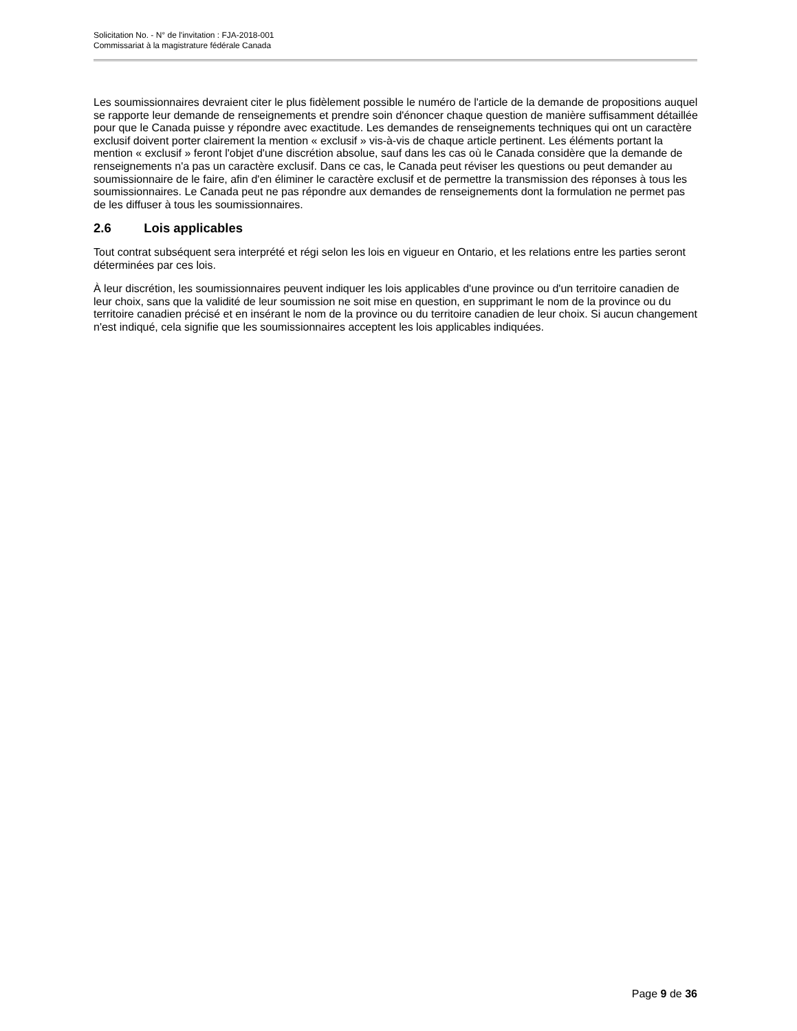Solicitation No. - N° de l'invitation : FJA-2018-001
Commissariat à la magistrature fédérale Canada
Les soumissionnaires devraient citer le plus fidèlement possible le numéro de l'article de la demande de propositions auquel se rapporte leur demande de renseignements et prendre soin d'énoncer chaque question de manière suffisamment détaillée pour que le Canada puisse y répondre avec exactitude. Les demandes de renseignements techniques qui ont un caractère exclusif doivent porter clairement la mention « exclusif » vis-à-vis de chaque article pertinent. Les éléments portant la mention « exclusif » feront l'objet d'une discrétion absolue, sauf dans les cas où le Canada considère que la demande de renseignements n'a pas un caractère exclusif. Dans ce cas, le Canada peut réviser les questions ou peut demander au soumissionnaire de le faire, afin d'en éliminer le caractère exclusif et de permettre la transmission des réponses à tous les soumissionnaires. Le Canada peut ne pas répondre aux demandes de renseignements dont la formulation ne permet pas de les diffuser à tous les soumissionnaires.
2.6 Lois applicables
Tout contrat subséquent sera interprété et régi selon les lois en vigueur en Ontario, et les relations entre les parties seront déterminées par ces lois.
À leur discrétion, les soumissionnaires peuvent indiquer les lois applicables d'une province ou d'un territoire canadien de leur choix, sans que la validité de leur soumission ne soit mise en question, en supprimant le nom de la province ou du territoire canadien précisé et en insérant le nom de la province ou du territoire canadien de leur choix. Si aucun changement n'est indiqué, cela signifie que les soumissionnaires acceptent les lois applicables indiquées.
Page 9 de 36